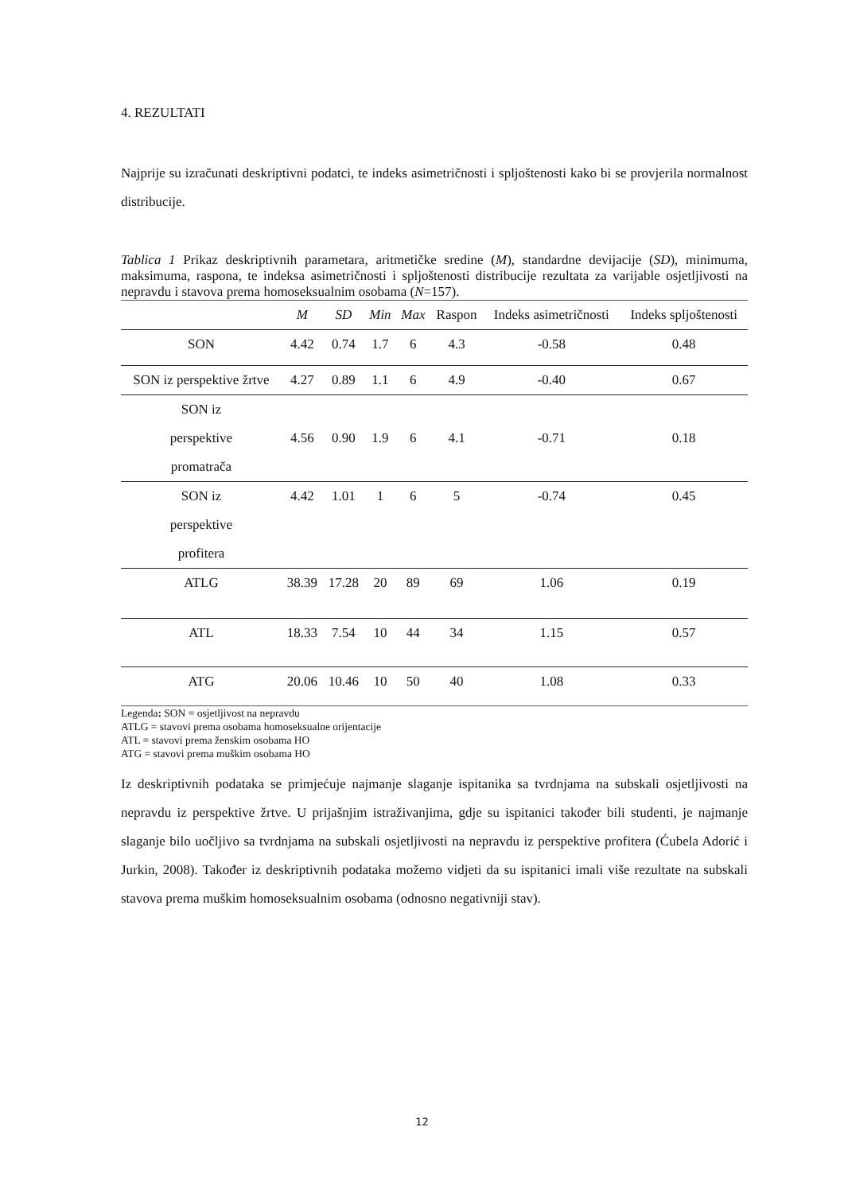4. REZULTATI
Najprije su izračunati deskriptivni podatci, te indeks asimetričnosti i spljoštenosti kako bi se provjerila normalnost distribucije.
Tablica 1 Prikaz deskriptivnih parametara, aritmetičke sredine (M), standardne devijacije (SD), minimuma, maksimuma, raspona, te indeksa asimetričnosti i spljoštenosti distribucije rezultata za varijable osjetljivosti na nepravdu i stavova prema homoseksualnim osobama (N=157).
| | M | SD | Min | Max | Raspon | Indeks asimetričnosti | Indeks spljoštenosti |
| --- | --- | --- | --- | --- | --- | --- | --- |
| SON | 4.42 | 0.74 | 1.7 | 6 | 4.3 | -0.58 | 0.48 |
| SON iz perspektive žrtve | 4.27 | 0.89 | 1.1 | 6 | 4.9 | -0.40 | 0.67 |
| SON iz perspektive promatrača | 4.56 | 0.90 | 1.9 | 6 | 4.1 | -0.71 | 0.18 |
| SON iz perspektive profitera | 4.42 | 1.01 | 1 | 6 | 5 | -0.74 | 0.45 |
| ATLG | 38.39 | 17.28 | 20 | 89 | 69 | 1.06 | 0.19 |
| ATL | 18.33 | 7.54 | 10 | 44 | 34 | 1.15 | 0.57 |
| ATG | 20.06 | 10.46 | 10 | 50 | 40 | 1.08 | 0.33 |
Legenda: SON = osjetljivost na nepravdu
ATLG = stavovi prema osobama homoseksualne orijentacije
ATL = stavovi prema ženskim osobama HO
ATG = stavovi prema muškim osobama HO
Iz deskriptivnih podataka se primjećuje najmanje slaganje ispitanika sa tvrdnjama na subskali osjetljivosti na nepravdu iz perspektive žrtve. U prijašnjim istraživanjima, gdje su ispitanici također bili studenti, je najmanje slaganje bilo uočljivo sa tvrdnjama na subskali osjetljivosti na nepravdu iz perspektive profitera (Ćubela Adorić i Jurkin, 2008). Također iz deskriptivnih podataka možemo vidjeti da su ispitanici imali više rezultate na subskali stavova prema muškim homoseksualnim osobama (odnosno negativniji stav).
12